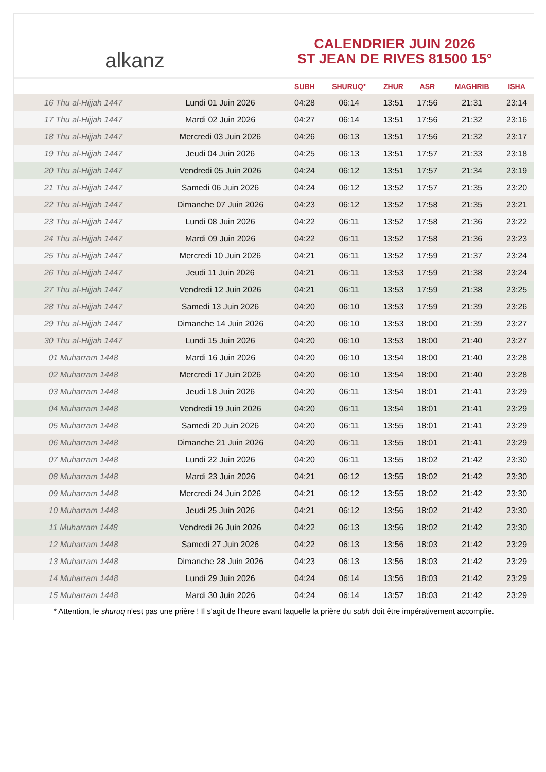alkanz
CALENDRIER JUIN 2026
ST JEAN DE RIVES 81500 15°
| | | SUBH | SHURUQ* | ZHUR | ASR | MAGHRIB | ISHA |
| --- | --- | --- | --- | --- | --- | --- | --- |
| 16 Thu al-Hijjah 1447 | Lundi 01 Juin 2026 | 04:28 | 06:14 | 13:51 | 17:56 | 21:31 | 23:14 |
| 17 Thu al-Hijjah 1447 | Mardi 02 Juin 2026 | 04:27 | 06:14 | 13:51 | 17:56 | 21:32 | 23:16 |
| 18 Thu al-Hijjah 1447 | Mercredi 03 Juin 2026 | 04:26 | 06:13 | 13:51 | 17:56 | 21:32 | 23:17 |
| 19 Thu al-Hijjah 1447 | Jeudi 04 Juin 2026 | 04:25 | 06:13 | 13:51 | 17:57 | 21:33 | 23:18 |
| 20 Thu al-Hijjah 1447 | Vendredi 05 Juin 2026 | 04:24 | 06:12 | 13:51 | 17:57 | 21:34 | 23:19 |
| 21 Thu al-Hijjah 1447 | Samedi 06 Juin 2026 | 04:24 | 06:12 | 13:52 | 17:57 | 21:35 | 23:20 |
| 22 Thu al-Hijjah 1447 | Dimanche 07 Juin 2026 | 04:23 | 06:12 | 13:52 | 17:58 | 21:35 | 23:21 |
| 23 Thu al-Hijjah 1447 | Lundi 08 Juin 2026 | 04:22 | 06:11 | 13:52 | 17:58 | 21:36 | 23:22 |
| 24 Thu al-Hijjah 1447 | Mardi 09 Juin 2026 | 04:22 | 06:11 | 13:52 | 17:58 | 21:36 | 23:23 |
| 25 Thu al-Hijjah 1447 | Mercredi 10 Juin 2026 | 04:21 | 06:11 | 13:52 | 17:59 | 21:37 | 23:24 |
| 26 Thu al-Hijjah 1447 | Jeudi 11 Juin 2026 | 04:21 | 06:11 | 13:53 | 17:59 | 21:38 | 23:24 |
| 27 Thu al-Hijjah 1447 | Vendredi 12 Juin 2026 | 04:21 | 06:11 | 13:53 | 17:59 | 21:38 | 23:25 |
| 28 Thu al-Hijjah 1447 | Samedi 13 Juin 2026 | 04:20 | 06:10 | 13:53 | 17:59 | 21:39 | 23:26 |
| 29 Thu al-Hijjah 1447 | Dimanche 14 Juin 2026 | 04:20 | 06:10 | 13:53 | 18:00 | 21:39 | 23:27 |
| 30 Thu al-Hijjah 1447 | Lundi 15 Juin 2026 | 04:20 | 06:10 | 13:53 | 18:00 | 21:40 | 23:27 |
| 01 Muharram 1448 | Mardi 16 Juin 2026 | 04:20 | 06:10 | 13:54 | 18:00 | 21:40 | 23:28 |
| 02 Muharram 1448 | Mercredi 17 Juin 2026 | 04:20 | 06:10 | 13:54 | 18:00 | 21:40 | 23:28 |
| 03 Muharram 1448 | Jeudi 18 Juin 2026 | 04:20 | 06:11 | 13:54 | 18:01 | 21:41 | 23:29 |
| 04 Muharram 1448 | Vendredi 19 Juin 2026 | 04:20 | 06:11 | 13:54 | 18:01 | 21:41 | 23:29 |
| 05 Muharram 1448 | Samedi 20 Juin 2026 | 04:20 | 06:11 | 13:55 | 18:01 | 21:41 | 23:29 |
| 06 Muharram 1448 | Dimanche 21 Juin 2026 | 04:20 | 06:11 | 13:55 | 18:01 | 21:41 | 23:29 |
| 07 Muharram 1448 | Lundi 22 Juin 2026 | 04:20 | 06:11 | 13:55 | 18:02 | 21:42 | 23:30 |
| 08 Muharram 1448 | Mardi 23 Juin 2026 | 04:21 | 06:12 | 13:55 | 18:02 | 21:42 | 23:30 |
| 09 Muharram 1448 | Mercredi 24 Juin 2026 | 04:21 | 06:12 | 13:55 | 18:02 | 21:42 | 23:30 |
| 10 Muharram 1448 | Jeudi 25 Juin 2026 | 04:21 | 06:12 | 13:56 | 18:02 | 21:42 | 23:30 |
| 11 Muharram 1448 | Vendredi 26 Juin 2026 | 04:22 | 06:13 | 13:56 | 18:02 | 21:42 | 23:30 |
| 12 Muharram 1448 | Samedi 27 Juin 2026 | 04:22 | 06:13 | 13:56 | 18:03 | 21:42 | 23:29 |
| 13 Muharram 1448 | Dimanche 28 Juin 2026 | 04:23 | 06:13 | 13:56 | 18:03 | 21:42 | 23:29 |
| 14 Muharram 1448 | Lundi 29 Juin 2026 | 04:24 | 06:14 | 13:56 | 18:03 | 21:42 | 23:29 |
| 15 Muharram 1448 | Mardi 30 Juin 2026 | 04:24 | 06:14 | 13:57 | 18:03 | 21:42 | 23:29 |
* Attention, le shuruq n'est pas une prière ! Il s'agit de l'heure avant laquelle la prière du subh doit être impérativement accomplie.